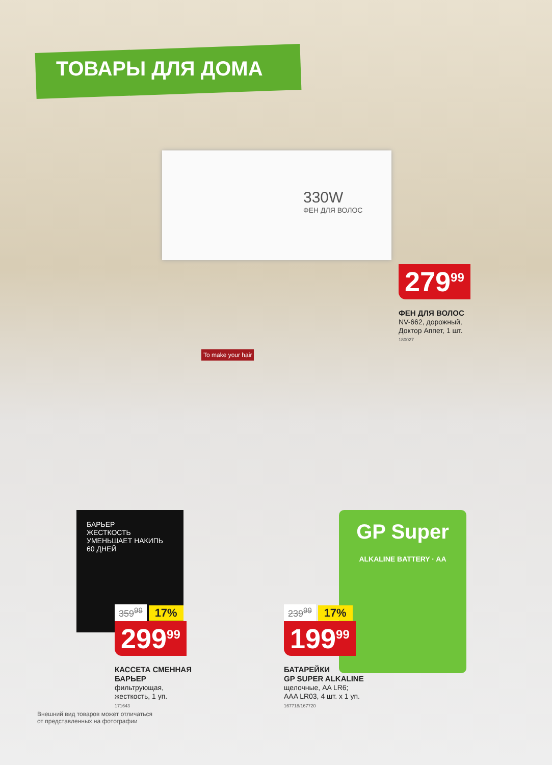ТОВАРЫ ДЛЯ ДОМА
330W
ФЕН ДЛЯ ВОЛОС
To make your hair
БАРЬЕР
ЖЕСТКОСТЬ
УМЕНЬШАЕТ НАКИПЬ
60 ДНЕЙ
GP Super
ALKALINE BATTERY · AA
279<sup>99</sup>
ФЕН ДЛЯ ВОЛОС
NV-662, дорожный,
Доктор Аппет, 1 шт.
180027
359<sup>99</sup> 17%
299<sup>99</sup>
КАССЕТА СМЕННАЯ
БАРЬЕР
фильтрующая,
жесткость, 1 уп.
171643
239<sup>99</sup> 17%
199<sup>99</sup>
БАТАРЕЙКИ
GP SUPER ALKALINE
щелочные, AA LR6;
AAA LR03, 4 шт. х 1 уп.
167718/167720
Внешний вид товаров может отличаться
от представленных на фотографии